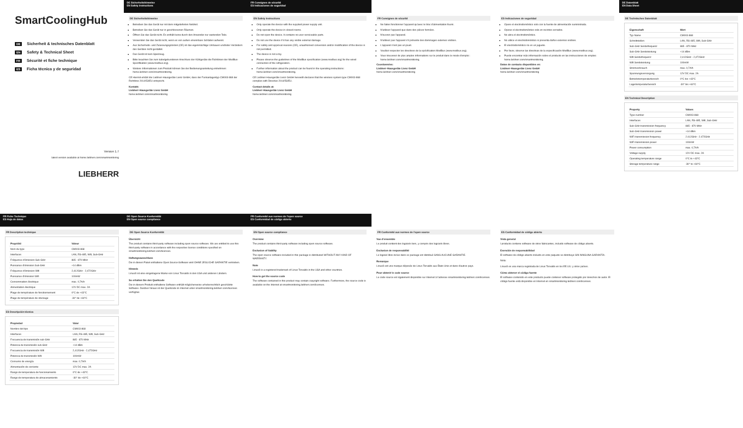SmartCoolingHub
DE Sicherheit & technisches Datenblatt
EN Safety & Technical Sheet
FR Sécurité et fiche technique
ES Ficha técnica y de seguridad
Version 1.7
latest version available at home.liebherr.com/smartmonitoring
LIEBHERR
DE Sicherheitshinweise
EN Safety instructions
DE Sicherheitshinweise
Betreiben Sie das Gerät nur mit dem mitgelieferten Netzteil.
Betreiben Sie das Gerät nur in geschlossenen Räumen.
Öffnen Sie das Gerät nicht. Es enthält keine durch den Anwender zur wartenden Teile.
Verwenden Sie das Gerät nicht, wenn es von außen erkennbare Schäden aufweist.
Aus Sicherheits- und Zulassungsgründen (CE) ist das eigenmächtige Umbauen und/oder Verändern des Gerätes nicht gestattet.
Das Gerät ist kein Spielzeug.
Bitte beachten Sie zum kabelgebundenen Anschluss der Kühlgeräte die Richtlinien der ModBus-Spezifikation (www.modbus.org).
Weitere Informationen zum Produkt können Sie der Bedienungsanleitung entnehmen: home.liebherr.com/smartmonitoring.
CE Hiermit erklärt die Liebherr-Hausgeräte Lienz GmbH, dass der Funkanlagentyp CM003-868 der Richtlinie 2014/53/EU entspricht.
Kontakt:
Liebherr-Hausgeräte Lienz GmbH
home.liebherr.com/smartmonitoring
FR Consignes de sécurité
ES Indicaciones de seguridad
EN Safety instructions
Only operate the device with the supplied power supply unit.
Only operate the device in closed rooms.
Do not open the device. It contains no user-serviceable parts.
Do not use the device if it has any visible external damage.
For safety and approval reasons (CE), unauthorised conversion and/or modification of the device is not permitted.
The device is not a toy.
Please observe the guidelines of the ModBus specification (www.modbus.org) for the wired connection of the refrigerators.
Further information about the product can be found in the operating instructions: home.liebherr.com/smartmonitoring.
CE Liebherr-Hausgeräte Lienz GmbH herewith declares that the wireless system type CM003-868 complies with Directive 2014/53/EU.
Contact details at:
Liebherr-Hausgeräte Lienz GmbH
home.liebherr.com/smartmonitoring
FR Consignes de sécurité
Ne faites fonctionner l'appareil qu'avec le bloc d'alimentation fourni.
N'utilisez l'appareil que dans des pièces fermées.
N'ouvrez pas l'appareil.
N'utilisez pas l'appareil s'il présente des dommages externes visibles.
L'appareil n'est pas un jouet.
Veuillez respecter les directives de la spécification ModBus (www.modbus.org).
Vous trouverez de plus amples informations sur le produit dans le mode d'emploi : home.liebherr.com/smartmonitoring.
Coordonnées:
Liebherr-Hausgeräte Lienz GmbH
home.liebherr.com/smartmonitoring
ES Indicaciones de seguridad
Opere el electrodoméstico solo con la fuente de alimentación suministrada.
Operar el electrodoméstico solo en recintos cerrados.
No abra el electrodoméstico.
No utilice el electrodoméstico si presenta daños externos visibles.
El electrodoméstico no es un juguete.
Por favor, observe las directivas de la especificación ModBus (www.modbus.org).
Puede encontrar más información sobre el producto en las instrucciones de empleo: home.liebherr.com/smartmonitoring.
Datos de contacto disponibles en:
Liebherr-Hausgeräte Lienz GmbH
home.liebherr.com/smartmonitoring
DE Datenblatt
EN Data Sheet
DE Technisches Datenblatt
| Eigenschaft | Wert |
| --- | --- |
| Typ Name | CM003-868 |
| Schnittstellen | LAN, RS-485, Wifi, Sub-GHz |
| Sub-GHz Sendefrequenz | 865 - 870 MHz |
| Sub-GHz Sendeleistung | +14 dBm |
| Wifi Sendefrequenz | 2,412GHz - 2,472GHz |
| Wifi Sendeleistung | 100mW |
| Stromverbrauch | max. 0,7A/h |
| Spannungsversorgung | 12V DC max. 2A |
| Betriebstemperaturbereich | 0°C bis +43°C |
| Lagertemperaturbereich | -30° bis +60°C |
EN Technical Description
| Property | Values |
| --- | --- |
| Type number | CM003-868 |
| Interfaces | LAN, RS-485, Wifi, Sub-GHz |
| Sub-GHz transmission frequency | 865 - 870 MHz |
| Sub-GHz transmission power | +14 dBm |
| WiFi transmission frequency | 2.412GHz - 2.472GHz |
| WiFi transmission power | 100mW |
| Power consumption | max. 0,7A/h |
| Voltage supply | 12V DC max. 2A |
| Operating temperature range | 0°C to +43°C |
| Storage temperature range | -30° to +60°C |
FR Fiche Technique
ES Hoja de datos
FR Description technique
| Propriété | Valeur |
| --- | --- |
| Nom du type | CM003-868 |
| Interfaces | LAN, RS-485, Wifi, Sub-GHz |
| Fréquence d'émission Sub-GHz | 865 - 870 MHz |
| Puissance d'émission Sub-GHz | +14 dBm |
| Fréquence d'émission Wifi | 2,412GHz - 2,472GHz |
| Puissance d'émission Wifi | 100mW |
| Consommation électrique | max. 0,7A/h |
| Alimentation électrique | 12V DC max. 2A |
| Plage de température de fonctionnement | 0°C de +43°C |
| Plage de température de stockage | -30° de +60°C |
ES Descripción técnica
| Propiedad | Valor |
| --- | --- |
| Nombre del tipo | CM003-868 |
| Interfaces | LAN, RS-485, Wifi, Sub-GHz |
| Frecuencia de transmisión sub-GHz | 865 - 870 MHz |
| Potencia de transmisión sub-GHz | +14 dBm |
| Frecuencia de transmisión Wifi | 2,412GHz - 2,472GHz |
| Potencia de transmisión Wifi | 100mW |
| Consumo de energía | max. 0,7A/h |
| Alimentación de corriente | 12V DC max. 2A |
| Rango de temperatura de funcionamiento | 0°C de +43°C |
| Rango de temperatura de almacenamiento | -30° de +60°C |
DE Open Source Konformität
EN Open source compliance
DE Open Source Konformität
Übersicht
The product contains third-party software including open source software. We are entitled to use this third-party software in accordance with the respective licence conditions specified on smartmonitoring.liebherr.com/licenses.
Haftungsausschluss
Die in diesen Paket enthaltene Open Source-Software wird OHNE JEGLICHE GARANTIE vertrieben.
Hinweis
Linux® ist eine eingetragene Marke von Linus Torvalds in den USA und anderen Ländern.
So erhalten Sie den Quellcode
Die in diesem Produkt enthaltene Software enthält möglicherweise urheberrechtlich geschützte Software. Darüber hinaus ist der Quellcode im Internet unter smartmonitoring.liebherr.com/licenses verfügbar.
FR Conformité aux normes de l'open source
ES Conformidad de código abierto
EN Open source compliance
Overview
The product contains third-party software including open source software.
Exclusion of liability
The open source software included in this package is distributed WITHOUT ANY KIND OF WARRANTY.
Note
Linux® is a registered trademark of Linus Torvalds in the USA and other countries.
How to get the source code
The software contained in this product may contain copyright software. Furthermore, the source code is available on the Internet at smartmonitoring.liebherr.com/licenses.
FR Conformité aux normes de l'open source
Vue d'ensemble
Le produit contient des logiciels tiers, y compris des logiciels libres.
Exclusion de responsabilité
Le logiciel libre inclus dans ce package est distribué SANS AUCUNE GARANTIE.
Remarque
Linux® est une marque déposée de Linus Torvalds aux États-Unis et dans d'autres pays.
Pour obtenir le code source
Le code source est également disponible sur Internet à l'adresse smartmonitoring.liebherr.com/licenses.
ES Conformidad de código abierto
Vista general
l producto contiene software de otros fabricantes, incluido software de código abierto.
Exención de responsabilidad
El software de código abierto incluido en este paquete se distribuye SIN NINGUNA GARANTÍA.
Nota:
Linux® es una marca registrada de Linus Torvalds en los EE.UU. y otros países.
Cómo obtener el código fuente
El software contenido en este producto puede contener software protegido por derechos de autor. El código fuente está disponible en Internet en smartmonitoring.liebherr.com/licenses.